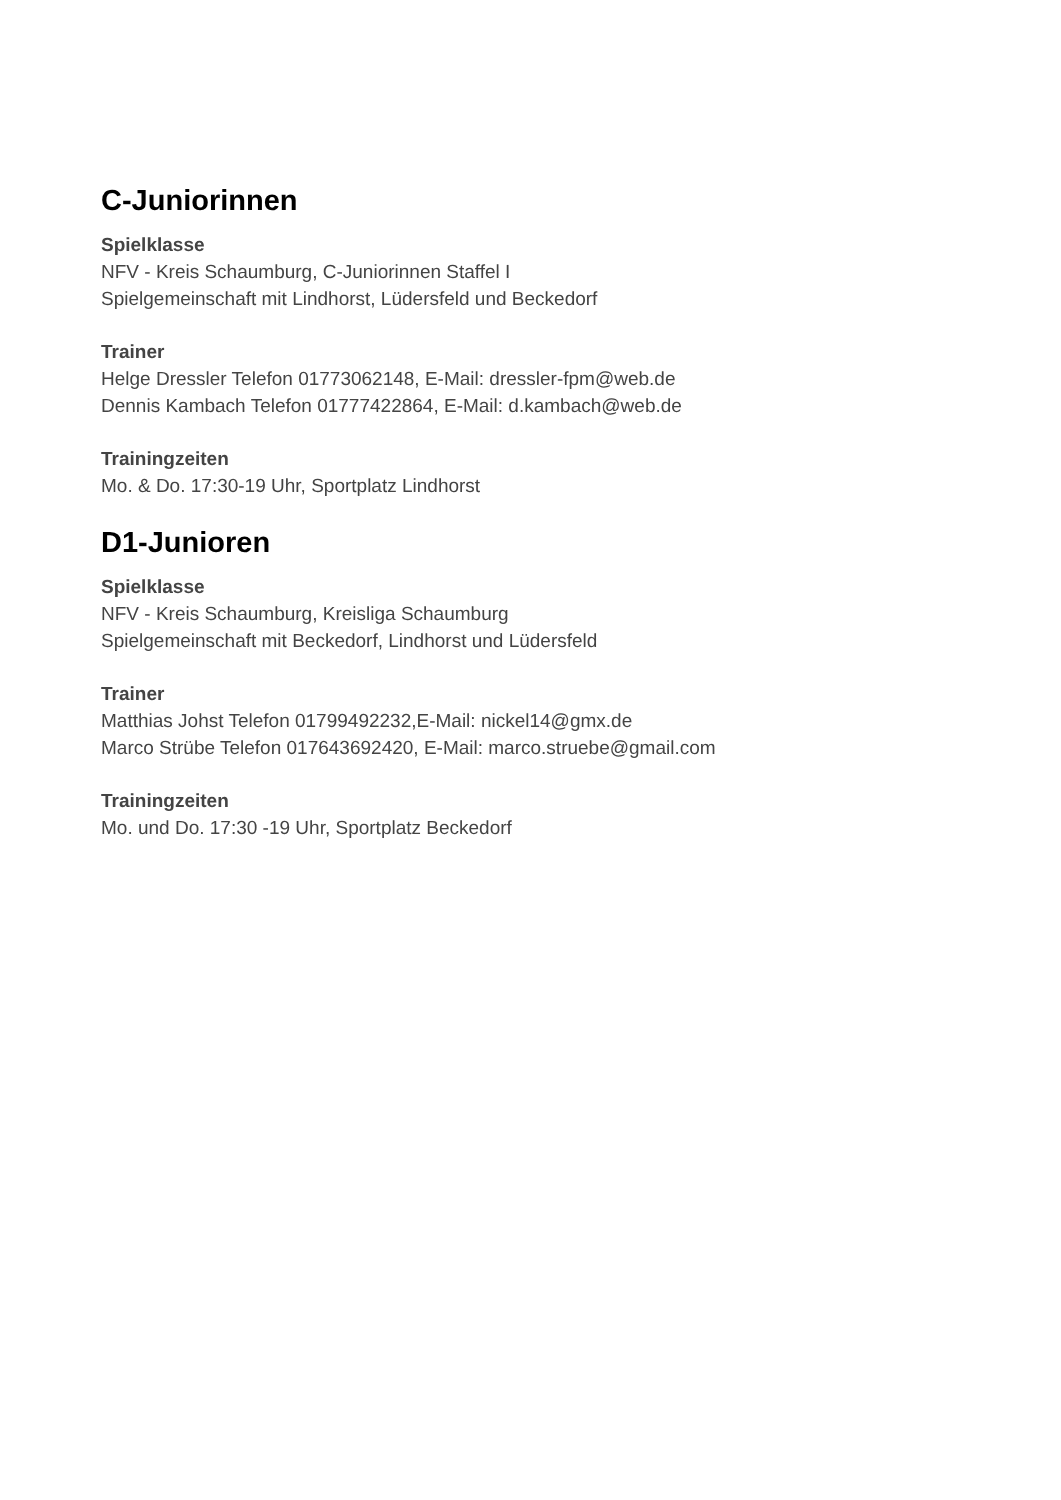C-Juniorinnen
Spielklasse
NFV - Kreis Schaumburg, C-Juniorinnen Staffel I
Spielgemeinschaft mit Lindhorst, Lüdersfeld und Beckedorf
Trainer
Helge Dressler Telefon 01773062148, E-Mail: dressler-fpm@web.de
Dennis Kambach Telefon 01777422864, E-Mail: d.kambach@web.de
Trainingzeiten
Mo. & Do. 17:30-19 Uhr, Sportplatz Lindhorst
D1-Junioren
Spielklasse
NFV - Kreis Schaumburg, Kreisliga Schaumburg
Spielgemeinschaft mit Beckedorf, Lindhorst und Lüdersfeld
Trainer
Matthias Johst Telefon 01799492232,E-Mail: nickel14@gmx.de
Marco Strübe Telefon 017643692420, E-Mail: marco.struebe@gmail.com
Trainingzeiten
Mo. und Do. 17:30 -19 Uhr, Sportplatz Beckedorf